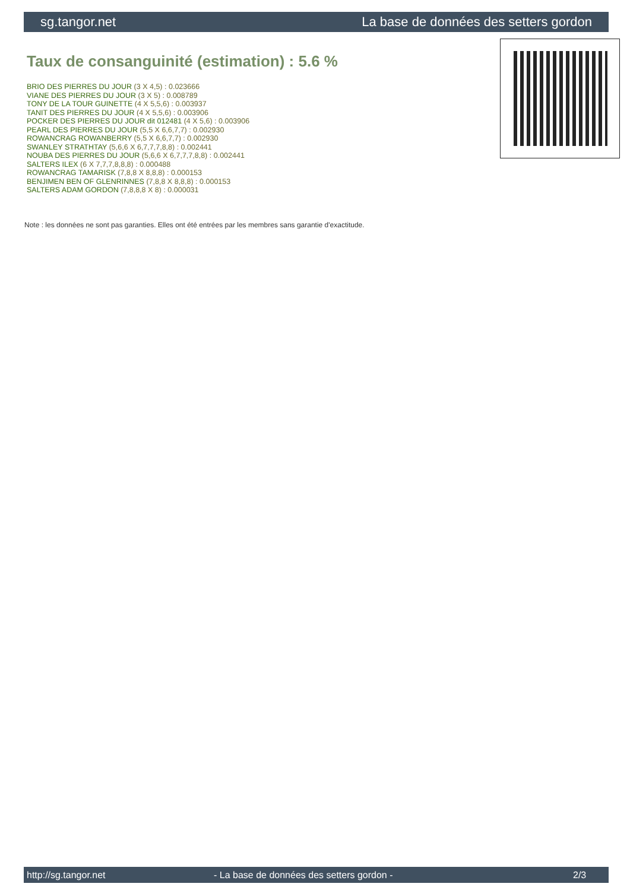sg.tangor.net La base de données des setters gordon
Taux de consanguinité (estimation) : 5.6 %
BRIO DES PIERRES DU JOUR (3 X 4,5) : 0.023666
VIANE DES PIERRES DU JOUR (3 X 5) : 0.008789
TONY DE LA TOUR GUINETTE (4 X 5,5,6) : 0.003937
TANIT DES PIERRES DU JOUR (4 X 5,5,6) : 0.003906
POCKER DES PIERRES DU JOUR dit 012481 (4 X 5,6) : 0.003906
PEARL DES PIERRES DU JOUR (5,5 X 6,6,7,7) : 0.002930
ROWANCRAG ROWANBERRY (5,5 X 6,6,7,7) : 0.002930
SWANLEY STRATHTAY (5,6,6 X 6,7,7,7,8,8) : 0.002441
NOUBA DES PIERRES DU JOUR (5,6,6 X 6,7,7,7,8,8) : 0.002441
SALTERS ILEX (6 X 7,7,7,8,8,8) : 0.000488
ROWANCRAG TAMARISK (7,8,8 X 8,8,8) : 0.000153
BENJIMEN BEN OF GLENRINNES (7,8,8 X 8,8,8) : 0.000153
SALTERS ADAM GORDON (7,8,8,8 X 8) : 0.000031
Note : les données ne sont pas garanties. Elles ont été entrées par les membres sans garantie d'exactitude.
http://sg.tangor.net - La base de données des setters gordon - 2/3